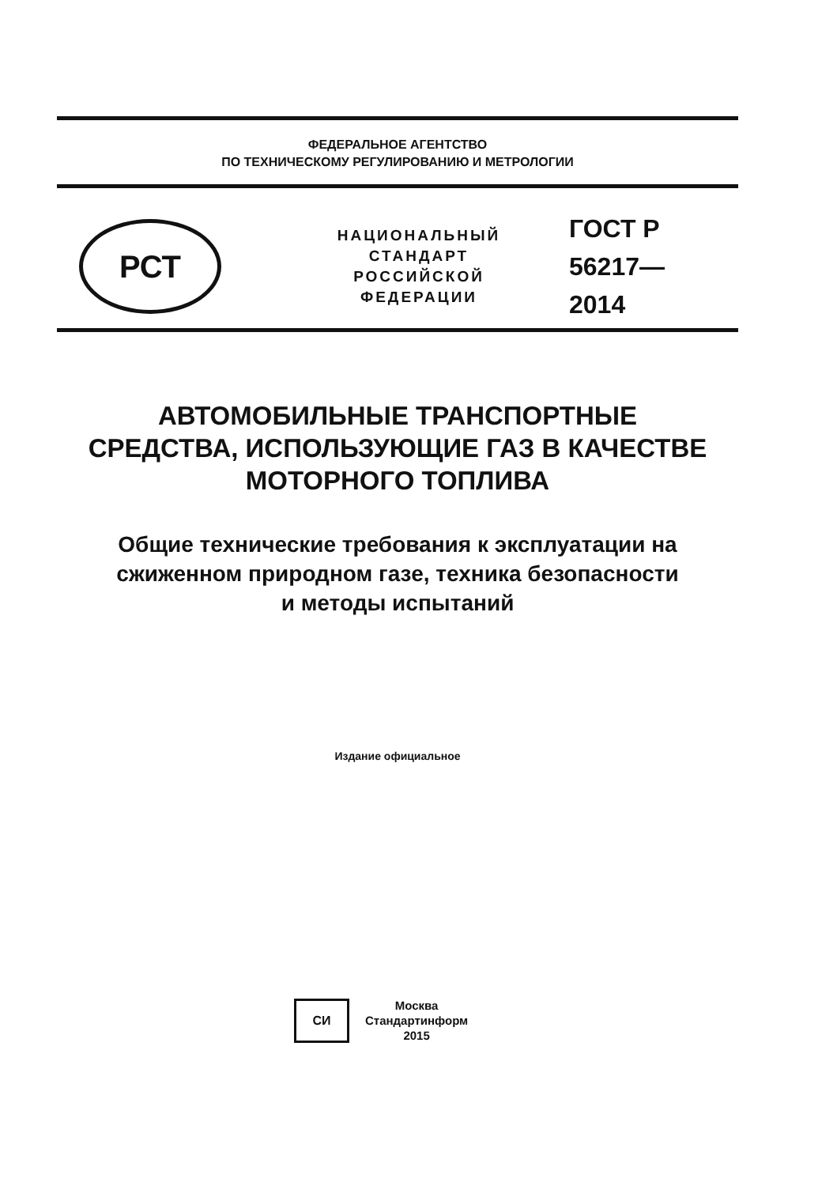ФЕДЕРАЛЬНОЕ АГЕНТСТВО
ПО ТЕХНИЧЕСКОМУ РЕГУЛИРОВАНИЮ И МЕТРОЛОГИИ
РСТ
НАЦИОНАЛЬНЫЙ
СТАНДАРТ
РОССИЙСКОЙ
ФЕДЕРАЦИИ
ГОСТ Р
56217—
2014
АВТОМОБИЛЬНЫЕ ТРАНСПОРТНЫЕ
СРЕДСТВА, ИСПОЛЬЗУЮЩИЕ ГАЗ В КАЧЕСТВЕ
МОТОРНОГО ТОПЛИВА
Общие технические требования к эксплуатации на
сжиженном природном газе, техника безопасности
и методы испытаний
Издание официальное
СИ
Москва
Стандартинформ
2015